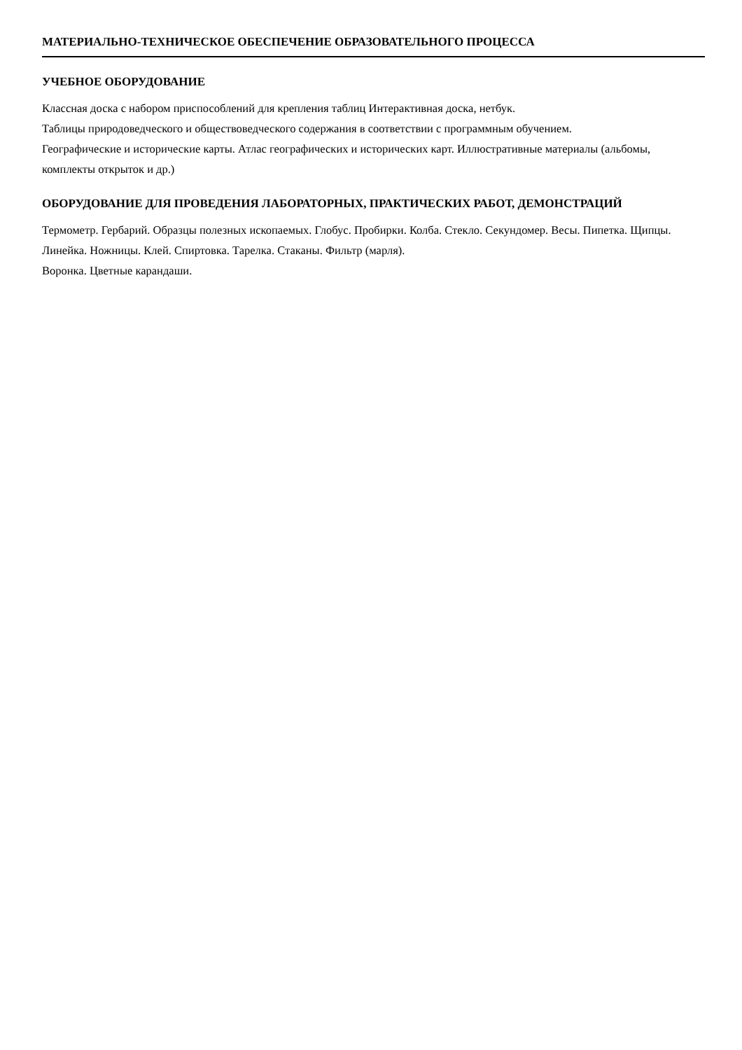МАТЕРИАЛЬНО-ТЕХНИЧЕСКОЕ ОБЕСПЕЧЕНИЕ ОБРАЗОВАТЕЛЬНОГО ПРОЦЕССА
УЧЕБНОЕ ОБОРУДОВАНИЕ
Классная доска с набором приспособлений для крепления таблиц Интерактивная доска, нетбук.
Таблицы природоведческого и обществоведческого содержания в соответствии с программным обучением.
Географические и исторические карты. Атлас географических и исторических карт. Иллюстративные материалы (альбомы, комплекты открыток и др.)
ОБОРУДОВАНИЕ ДЛЯ ПРОВЕДЕНИЯ ЛАБОРАТОРНЫХ, ПРАКТИЧЕСКИХ РАБОТ, ДЕМОНСТРАЦИЙ
Термометр. Гербарий. Образцы полезных ископаемых. Глобус. Пробирки. Колба. Стекло. Секундомер. Весы. Пипетка. Щипцы. Линейка. Ножницы. Клей. Спиртовка. Тарелка. Стаканы. Фильтр (марля).
Воронка. Цветные карандаши.